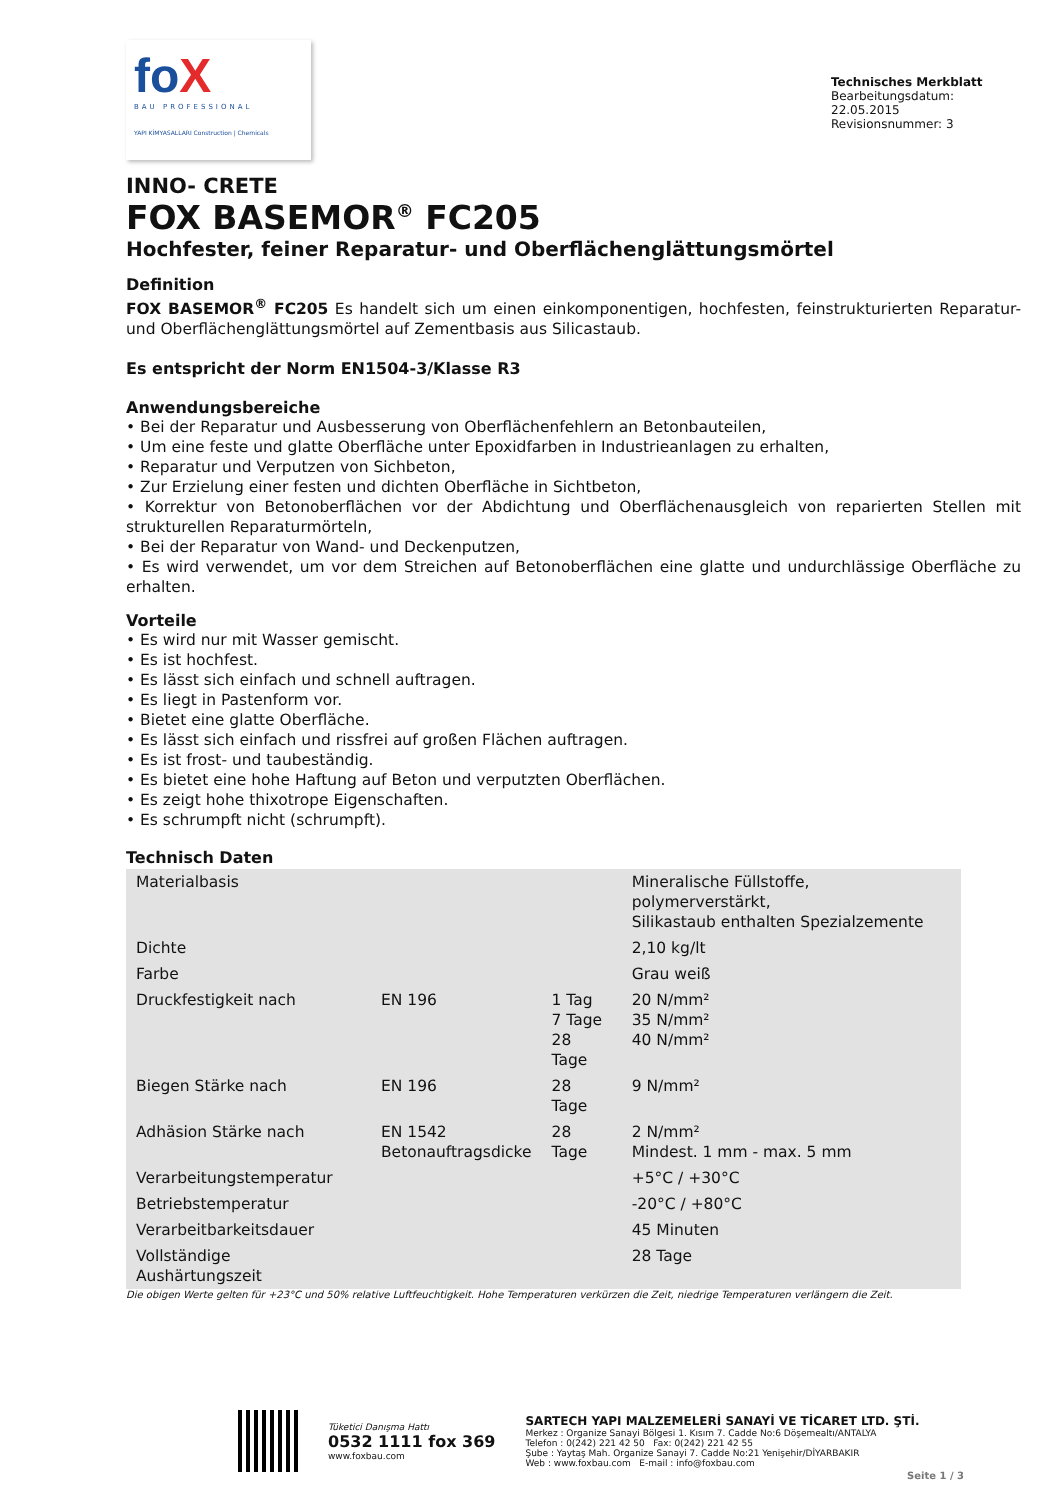foX
BAU PROFESSIONAL
YAPI KİMYASALLARI Construction | Chemicals
Technisches Merkblatt
Bearbeitungsdatum: 22.05.2015
Revisionsnummer: 3
INNO- CRETE
FOX BASEMOR<sup>®</sup> FC205
Hochfester, feiner Reparatur- und Oberflächenglättungsmörtel
Definition
FOX BASEMOR<sup>®</sup> FC205 Es handelt sich um einen einkomponentigen, hochfesten, feinstrukturierten Reparatur- und Oberflächenglättungsmörtel auf Zementbasis aus Silicastaub.
Es entspricht der Norm EN1504-3/Klasse R3
Anwendungsbereiche
• Bei der Reparatur und Ausbesserung von Oberflächenfehlern an Betonbauteilen,
• Um eine feste und glatte Oberfläche unter Epoxidfarben in Industrieanlagen zu erhalten,
• Reparatur und Verputzen von Sichbeton,
• Zur Erzielung einer festen und dichten Oberfläche in Sichtbeton,
• Korrektur von Betonoberflächen vor der Abdichtung und Oberflächenausgleich von reparierten Stellen mit strukturellen Reparaturmörteln,
• Bei der Reparatur von Wand- und Deckenputzen,
• Es wird verwendet, um vor dem Streichen auf Betonoberflächen eine glatte und undurchlässige Oberfläche zu erhalten.
Vorteile
• Es wird nur mit Wasser gemischt.
• Es ist hochfest.
• Es lässt sich einfach und schnell auftragen.
• Es liegt in Pastenform vor.
• Bietet eine glatte Oberfläche.
• Es lässt sich einfach und rissfrei auf großen Flächen auftragen.
• Es ist frost- und taubeständig.
• Es bietet eine hohe Haftung auf Beton und verputzten Oberflächen.
• Es zeigt hohe thixotrope Eigenschaften.
• Es schrumpft nicht (schrumpft).
Technisch Daten
| Materialbasis | | | Mineralische Füllstoffe, polymerverstärkt, Silikastaub enthalten Spezialzemente |
| Dichte | | | 2,10 kg/lt |
| Farbe | | | Grau weiß |
| Druckfestigkeit nach | EN 196 | 1 Tag 7 Tage 28 Tage | 20 N/mm² 35 N/mm² 40 N/mm² |
| Biegen Stärke nach | EN 196 | 28 Tage | 9 N/mm² |
| Adhäsion Stärke nach | EN 1542 Betonauftragsdicke | 28 Tage | 2 N/mm² Mindest. 1 mm - max. 5 mm |
| Verarbeitungstemperatur | | | +5°C / +30°C |
| Betriebstemperatur | | | -20°C / +80°C |
| Verarbeitbarkeitsdauer | | | 45 Minuten |
| Vollständige Aushärtungszeit | | | 28 Tage |
Die obigen Werte gelten für +23°C und 50% relative Luftfeuchtigkeit. Hohe Temperaturen verkürzen die Zeit, niedrige Temperaturen verlängern die Zeit.
Tüketici Danışma Hattı
0532 1111 fox 369
www.foxbau.com
SARTECH YAPI MALZEMELERİ SANAYİ VE TİCARET LTD. ŞTİ.
Merkez : Organize Sanayi Bölgesi 1. Kısım 7. Cadde No:6 Döşemealtı/ANTALYA
Telefon : 0(242) 221 42 50 Fax: 0(242) 221 42 55
Şube : Yaytaş Mah. Organize Sanayi 7. Cadde No:21 Yenişehir/DİYARBAKIR
Web : www.foxbau.com E-mail : info@foxbau.com
Seite 1 / 3